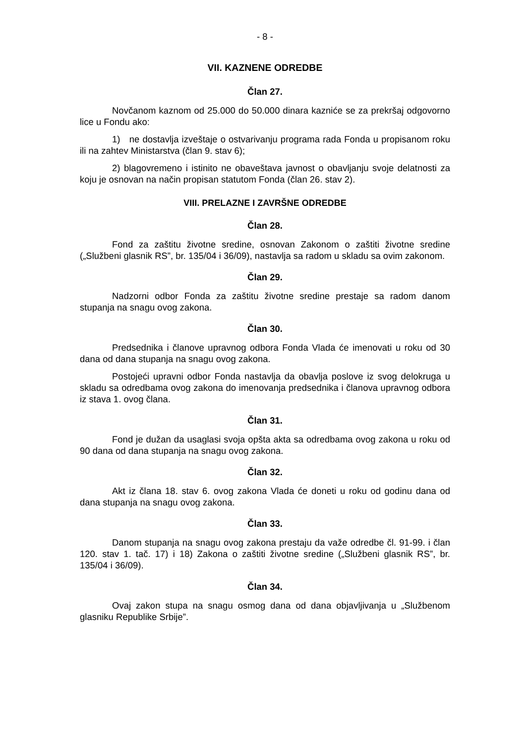- 8 -
VII. KAZNENE ODREDBE
Član 27.
Novčanom kaznom od 25.000 do 50.000 dinara kazniće se za prekršaj odgovorno lice u Fondu ako:
1) ne dostavlja izveštaje o ostvarivanju programa rada Fonda u propisanom roku ili na zahtev Ministarstva (član 9. stav 6);
2) blagovremeno i istinito ne obaveštava javnost o obavljanju svoje delatnosti za koju je osnovan na način propisan statutom Fonda (član 26. stav 2).
VIII. PRELAZNE I ZAVRŠNE ODREDBE
Član 28.
Fond za zaštitu životne sredine, osnovan Zakonom o zaštiti životne sredine („Službeni glasnik RS”, br. 135/04 i 36/09), nastavlja sa radom u skladu sa ovim zakonom.
Član 29.
Nadzorni odbor Fonda za zaštitu životne sredine prestaje sa radom danom stupanja na snagu ovog zakona.
Član 30.
Predsednika i članove upravnog odbora Fonda Vlada će imenovati u roku od 30 dana od dana stupanja na snagu ovog zakona.
Postojeći upravni odbor Fonda nastavlja da obavlja poslove iz svog delokruga u skladu sa odredbama ovog zakona do imenovanja predsednika i članova upravnog odbora iz stava 1. ovog člana.
Član 31.
Fond je dužan da usaglasi svoja opšta akta sa odredbama ovog zakona u roku od 90 dana od dana stupanja na snagu ovog zakona.
Član 32.
Akt iz člana 18. stav 6. ovog zakona Vlada će doneti u roku od godinu dana od dana stupanja na snagu ovog zakona.
Član 33.
Danom stupanja na snagu ovog zakona prestaju da važe odredbe čl. 91-99. i član 120. stav 1. tač. 17) i 18) Zakona o zaštiti životne sredine („Službeni glasnik RS”, br. 135/04 i 36/09).
Član 34.
Ovaj zakon stupa na snagu osmog dana od dana objavljivanja u „Službenom glasniku Republike Srbije”.